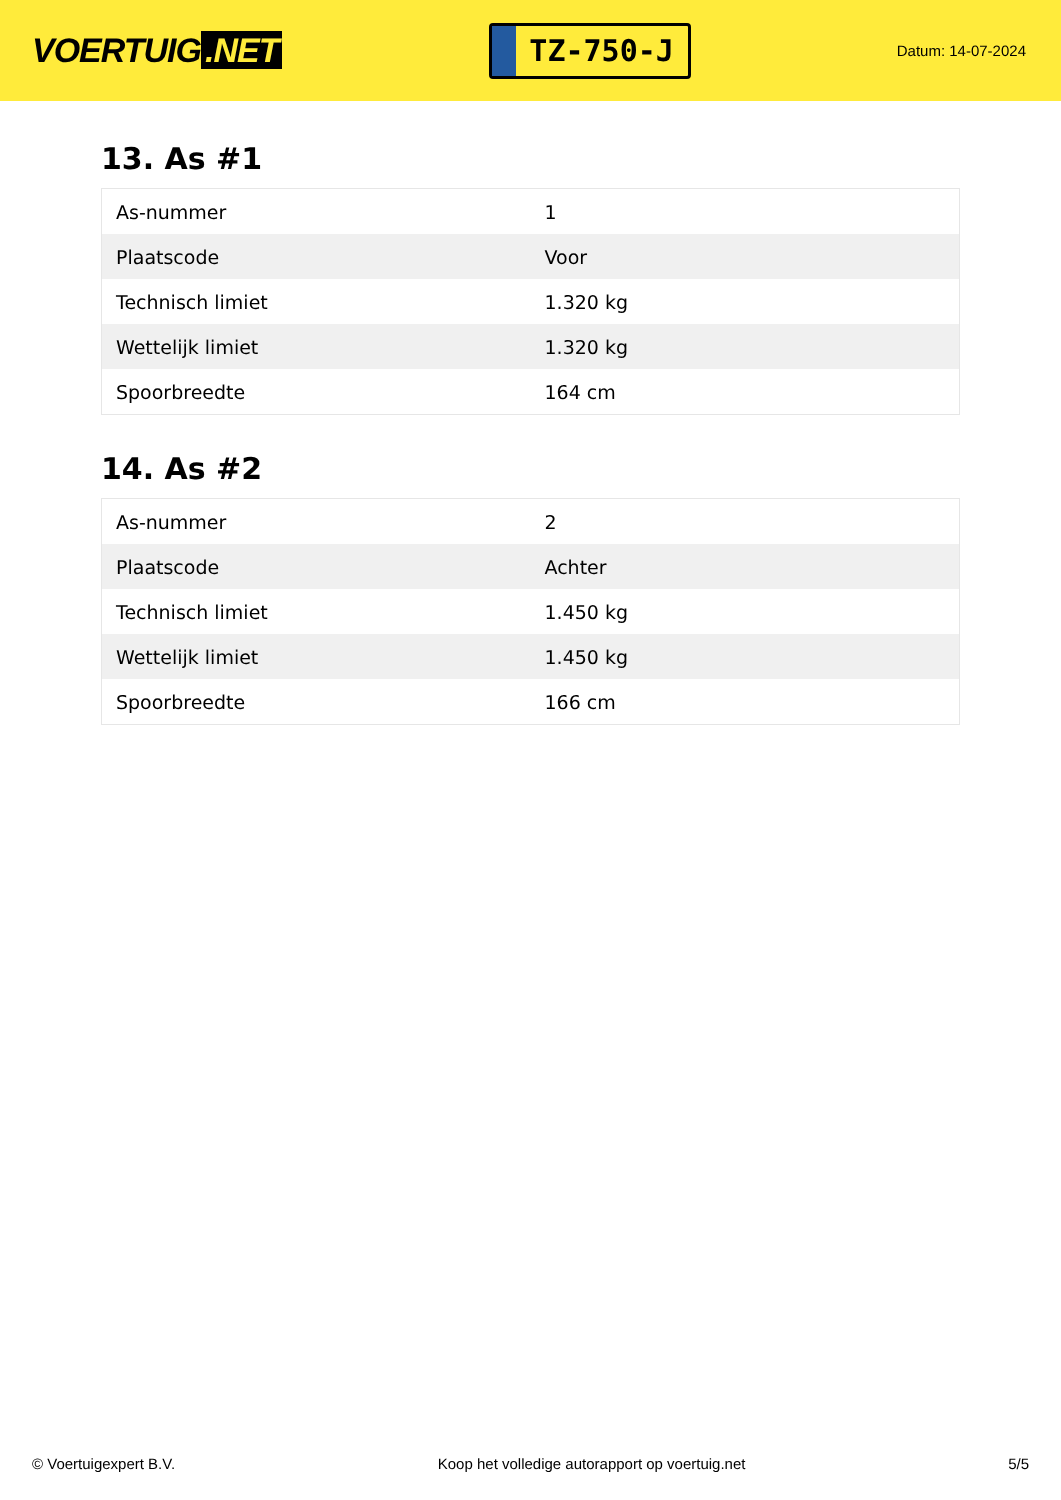VOERTUIG.NET
TZ-750-J
Datum: 14-07-2024
13. As #1
| As-nummer | 1 |
| Plaatscode | Voor |
| Technisch limiet | 1.320 kg |
| Wettelijk limiet | 1.320 kg |
| Spoorbreedte | 164 cm |
14. As #2
| As-nummer | 2 |
| Plaatscode | Achter |
| Technisch limiet | 1.450 kg |
| Wettelijk limiet | 1.450 kg |
| Spoorbreedte | 166 cm |
© Voertuigexpert B.V. Koop het volledige autorapport op voertuig.net 5/5